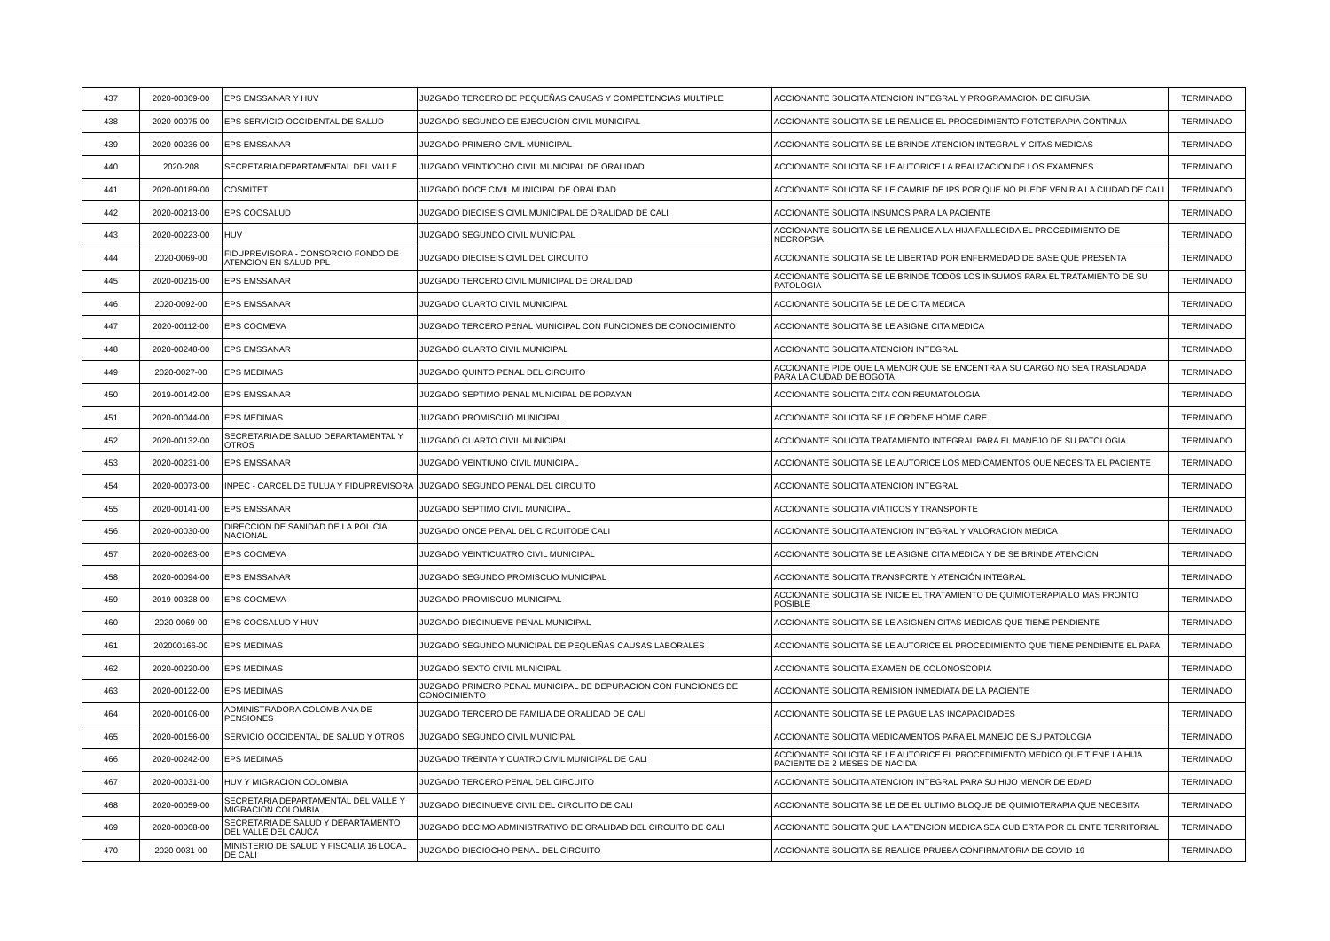| 437 | 2020-00369-00 | EPS EMSSANAR Y HUV | JUZGADO TERCERO DE PEQUEÑAS CAUSAS Y COMPETENCIAS MULTIPLE | ACCIONANTE SOLICITA ATENCION INTEGRAL Y PROGRAMACION DE CIRUGIA | TERMINADO |
| 438 | 2020-00075-00 | EPS SERVICIO OCCIDENTAL DE SALUD | JUZGADO SEGUNDO DE EJECUCION CIVIL MUNICIPAL | ACCIONANTE SOLICITA SE LE REALICE EL PROCEDIMIENTO FOTOTERAPIA CONTINUA | TERMINADO |
| 439 | 2020-00236-00 | EPS EMSSANAR | JUZGADO PRIMERO CIVIL MUNICIPAL | ACCIONANTE SOLICITA SE LE BRINDE ATENCION INTEGRAL Y CITAS MEDICAS | TERMINADO |
| 440 | 2020-208 | SECRETARIA DEPARTAMENTAL DEL VALLE | JUZGADO VEINTIOCHO CIVIL MUNICIPAL DE ORALIDAD | ACCIONANTE SOLICITA SE LE AUTORICE LA REALIZACION DE LOS EXAMENES | TERMINADO |
| 441 | 2020-00189-00 | COSMITET | JUZGADO DOCE CIVIL MUNICIPAL DE ORALIDAD | ACCIONANTE SOLICITA SE LE CAMBIE DE IPS POR QUE NO PUEDE VENIR A LA CIUDAD DE CALI | TERMINADO |
| 442 | 2020-00213-00 | EPS COOSALUD | JUZGADO DIECISEIS CIVIL MUNICIPAL DE ORALIDAD DE CALI | ACCIONANTE SOLICITA INSUMOS PARA LA PACIENTE | TERMINADO |
| 443 | 2020-00223-00 | HUV | JUZGADO SEGUNDO CIVIL MUNICIPAL | ACCIONANTE SOLICITA SE LE REALICE A LA HIJA FALLECIDA EL PROCEDIMIENTO DE NECROPSIA | TERMINADO |
| 444 | 2020-0069-00 | FIDUPREVISORA - CONSORCIO FONDO DE ATENCION EN SALUD PPL | JUZGADO DIECISEIS CIVIL DEL CIRCUITO | ACCIONANTE SOLICITA SE LE LIBERTAD POR ENFERMEDAD DE BASE QUE PRESENTA | TERMINADO |
| 445 | 2020-00215-00 | EPS EMSSANAR | JUZGADO TERCERO CIVIL MUNICIPAL DE ORALIDAD | ACCIONANTE SOLICITA SE LE BRINDE TODOS LOS INSUMOS PARA EL TRATAMIENTO DE SU PATOLOGIA | TERMINADO |
| 446 | 2020-0092-00 | EPS EMSSANAR | JUZGADO CUARTO CIVIL MUNICIPAL | ACCIONANTE SOLICITA SE LE DE CITA MEDICA | TERMINADO |
| 447 | 2020-00112-00 | EPS COOMEVA | JUZGADO TERCERO PENAL MUNICIPAL CON FUNCIONES DE CONOCIMIENTO | ACCIONANTE SOLICITA SE LE ASIGNE CITA MEDICA | TERMINADO |
| 448 | 2020-00248-00 | EPS EMSSANAR | JUZGADO CUARTO CIVIL MUNICIPAL | ACCIONANTE SOLICITA ATENCION INTEGRAL | TERMINADO |
| 449 | 2020-0027-00 | EPS MEDIMAS | JUZGADO QUINTO PENAL DEL CIRCUITO | ACCIONANTE PIDE QUE LA MENOR QUE SE ENCENTRA A SU CARGO NO SEA TRASLADADA PARA LA CIUDAD DE BOGOTA | TERMINADO |
| 450 | 2019-00142-00 | EPS EMSSANAR | JUZGADO SEPTIMO PENAL MUNICIPAL DE POPAYAN | ACCIONANTE SOLICITA CITA CON REUMATOLOGIA | TERMINADO |
| 451 | 2020-00044-00 | EPS MEDIMAS | JUZGADO PROMISCUO MUNICIPAL | ACCIONANTE SOLICITA SE LE ORDENE HOME CARE | TERMINADO |
| 452 | 2020-00132-00 | SECRETARIA DE SALUD DEPARTAMENTAL Y OTROS | JUZGADO CUARTO CIVIL MUNICIPAL | ACCIONANTE SOLICITA TRATAMIENTO INTEGRAL PARA EL MANEJO DE SU PATOLOGIA | TERMINADO |
| 453 | 2020-00231-00 | EPS EMSSANAR | JUZGADO VEINTIUNO CIVIL MUNICIPAL | ACCIONANTE SOLICITA SE LE AUTORICE LOS MEDICAMENTOS QUE NECESITA EL PACIENTE | TERMINADO |
| 454 | 2020-00073-00 | INPEC - CARCEL DE TULUA Y FIDUPREVISORA | JUZGADO SEGUNDO PENAL DEL CIRCUITO | ACCIONANTE SOLICITA ATENCION INTEGRAL | TERMINADO |
| 455 | 2020-00141-00 | EPS EMSSANAR | JUZGADO SEPTIMO CIVIL MUNICIPAL | ACCIONANTE SOLICITA VIÁTICOS Y TRANSPORTE | TERMINADO |
| 456 | 2020-00030-00 | DIRECCION DE SANIDAD DE LA POLICIA NACIONAL | JUZGADO ONCE PENAL DEL CIRCUITODE CALI | ACCIONANTE SOLICITA ATENCION INTEGRAL Y VALORACION MEDICA | TERMINADO |
| 457 | 2020-00263-00 | EPS COOMEVA | JUZGADO VEINTICUATRO CIVIL MUNICIPAL | ACCIONANTE SOLICITA SE LE ASIGNE CITA MEDICA Y DE SE BRINDE ATENCION | TERMINADO |
| 458 | 2020-00094-00 | EPS EMSSANAR | JUZGADO SEGUNDO PROMISCUO MUNICIPAL | ACCIONANTE SOLICITA TRANSPORTE Y ATENCIÓN INTEGRAL | TERMINADO |
| 459 | 2019-00328-00 | EPS COOMEVA | JUZGADO PROMISCUO MUNICIPAL | ACCIONANTE SOLICITA SE INICIE EL TRATAMIENTO DE QUIMIOTERAPIA LO MAS PRONTO POSIBLE | TERMINADO |
| 460 | 2020-0069-00 | EPS COOSALUD Y HUV | JUZGADO DIECINUEVE PENAL MUNICIPAL | ACCIONANTE SOLICITA SE LE ASIGNEN CITAS MEDICAS QUE TIENE PENDIENTE | TERMINADO |
| 461 | 202000166-00 | EPS MEDIMAS | JUZGADO SEGUNDO MUNICIPAL DE PEQUEÑAS CAUSAS LABORALES | ACCIONANTE SOLICITA SE LE AUTORICE EL PROCEDIMIENTO QUE TIENE PENDIENTE EL PAPA | TERMINADO |
| 462 | 2020-00220-00 | EPS MEDIMAS | JUZGADO SEXTO CIVIL MUNICIPAL | ACCIONANTE SOLICITA EXAMEN DE COLONOSCOPIA | TERMINADO |
| 463 | 2020-00122-00 | EPS MEDIMAS | JUZGADO PRIMERO PENAL MUNICIPAL DE DEPURACION CON FUNCIONES DE CONOCIMIENTO | ACCIONANTE SOLICITA REMISION INMEDIATA DE LA PACIENTE | TERMINADO |
| 464 | 2020-00106-00 | ADMINISTRADORA COLOMBIANA DE PENSIONES | JUZGADO TERCERO DE FAMILIA DE ORALIDAD DE CALI | ACCIONANTE SOLICITA SE LE PAGUE LAS INCAPACIDADES | TERMINADO |
| 465 | 2020-00156-00 | SERVICIO OCCIDENTAL DE SALUD Y OTROS | JUZGADO SEGUNDO CIVIL MUNICIPAL | ACCIONANTE SOLICITA MEDICAMENTOS PARA EL MANEJO DE SU PATOLOGIA | TERMINADO |
| 466 | 2020-00242-00 | EPS MEDIMAS | JUZGADO TREINTA Y CUATRO CIVIL MUNICIPAL DE CALI | ACCIONANTE SOLICITA SE LE AUTORICE EL PROCEDIMIENTO MEDICO QUE TIENE LA HIJA PACIENTE DE 2 MESES DE NACIDA | TERMINADO |
| 467 | 2020-00031-00 | HUV Y MIGRACION COLOMBIA | JUZGADO TERCERO PENAL DEL CIRCUITO | ACCIONANTE SOLICITA ATENCION INTEGRAL PARA SU HIJO MENOR DE EDAD | TERMINADO |
| 468 | 2020-00059-00 | SECRETARIA DEPARTAMENTAL DEL VALLE Y MIGRACION COLOMBIA | JUZGADO DIECINUEVE CIVIL DEL CIRCUITO DE CALI | ACCIONANTE SOLICITA SE LE DE EL ULTIMO BLOQUE DE QUIMIOTERAPIA QUE NECESITA | TERMINADO |
| 469 | 2020-00068-00 | SECRETARIA DE SALUD Y DEPARTAMENTO DEL VALLE DEL CAUCA | JUZGADO DECIMO ADMINISTRATIVO DE ORALIDAD DEL CIRCUITO DE CALI | ACCIONANTE SOLICITA QUE LA ATENCION MEDICA SEA CUBIERTA POR EL ENTE TERRITORIAL | TERMINADO |
| 470 | 2020-0031-00 | MINISTERIO DE SALUD Y FISCALIA 16 LOCAL DE CALI | JUZGADO DIECIOCHO PENAL DEL CIRCUITO | ACCIONANTE SOLICITA SE REALICE PRUEBA CONFIRMATORIA DE COVID-19 | TERMINADO |